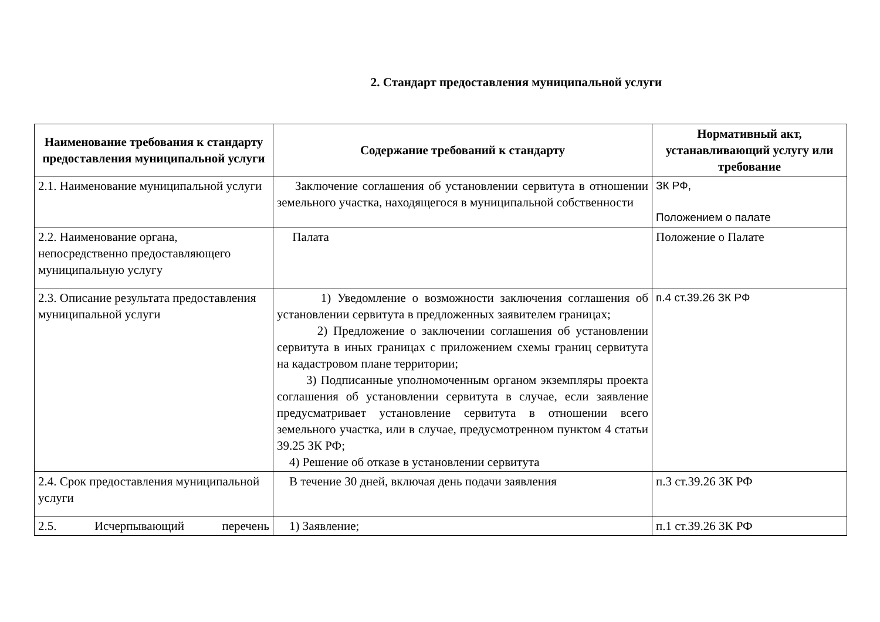2. Стандарт предоставления муниципальной услуги
| Наименование требования к стандарту предоставления муниципальной услуги | Содержание требований к стандарту | Нормативный акт, устанавливающий услугу или требование |
| --- | --- | --- |
| 2.1. Наименование муниципальной услуги | Заключение соглашения об установлении сервитута в отношении земельного участка, находящегося в муниципальной собственности | ЗК РФ, Положением о палате |
| 2.2. Наименование органа, непосредственно предоставляющего муниципальную услугу | Палата | Положение о Палате |
| 2.3. Описание результата предоставления муниципальной услуги | 1) Уведомление о возможности заключения соглашения об установлении сервитута в предложенных заявителем границах; 2) Предложение о заключении соглашения об установлении сервитута в иных границах с приложением схемы границ сервитута на кадастровом плане территории; 3) Подписанные уполномоченным органом экземпляры проекта соглашения об установлении сервитута в случае, если заявление предусматривает установление сервитута в отношении всего земельного участка, или в случае, предусмотренном пунктом 4 статьи 39.25 ЗК РФ; 4) Решение об отказе в установлении сервитута | п.4 ст.39.26 ЗК РФ |
| 2.4. Срок предоставления муниципальной услуги | В течение 30 дней, включая день подачи заявления | п.3 ст.39.26 ЗК РФ |
| 2.5. Исчерпывающий перечень | 1) Заявление; | п.1 ст.39.26 ЗК РФ |